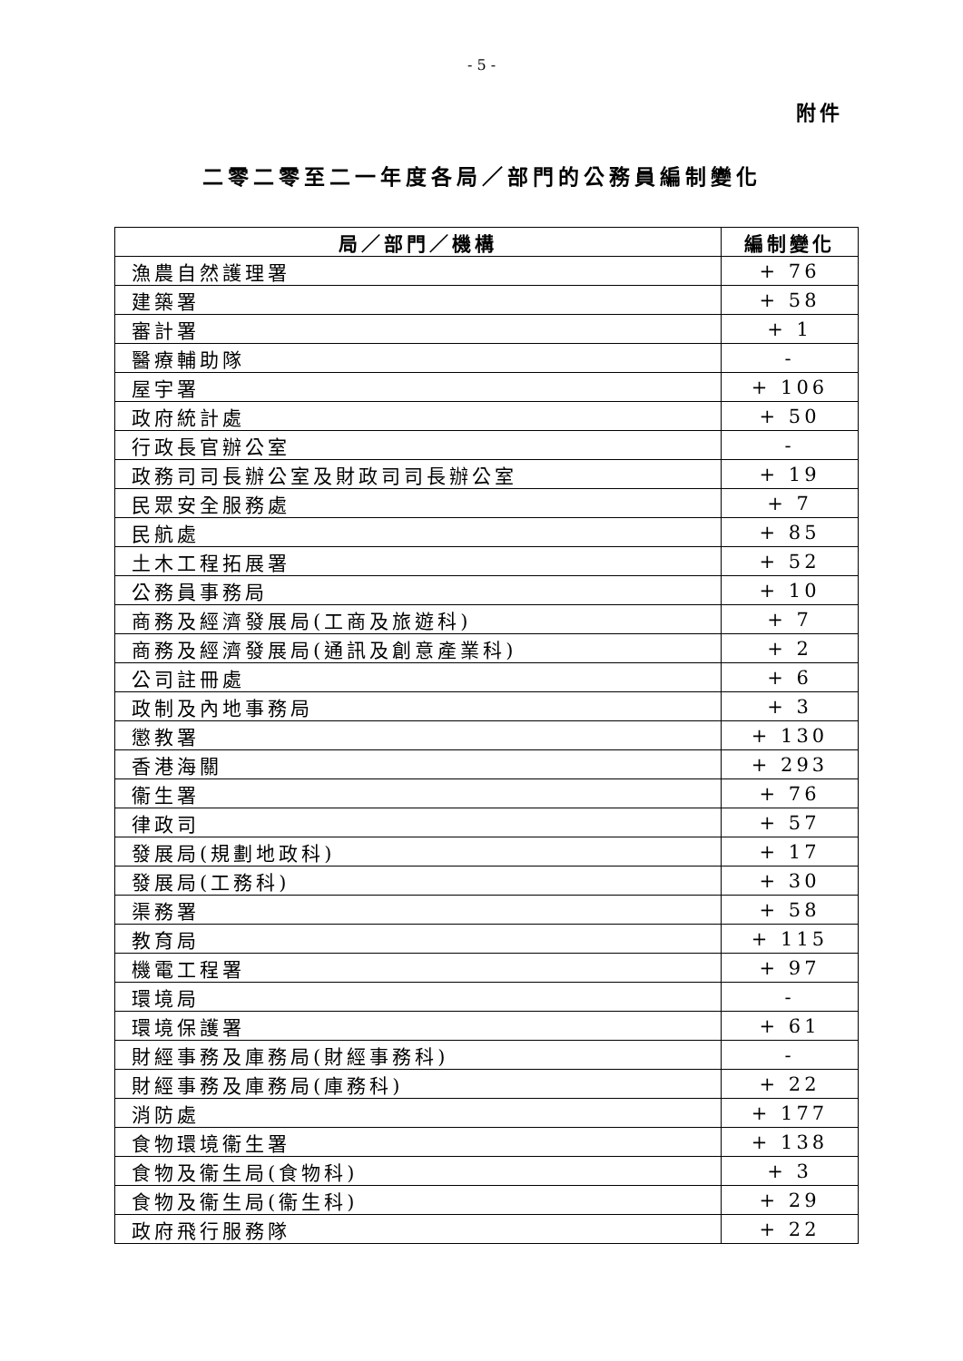- 5 -
附件
二零二零至二一年度各局／部門的公務員編制變化
| 局／部門／機構 | 編制變化 |
| --- | --- |
| 漁農自然護理署 | + 76 |
| 建築署 | + 58 |
| 審計署 | + 1 |
| 醫療輔助隊 | - |
| 屋宇署 | + 106 |
| 政府統計處 | + 50 |
| 行政長官辦公室 | - |
| 政務司司長辦公室及財政司司長辦公室 | + 19 |
| 民眾安全服務處 | + 7 |
| 民航處 | + 85 |
| 土木工程拓展署 | + 52 |
| 公務員事務局 | + 10 |
| 商務及經濟發展局(工商及旅遊科) | + 7 |
| 商務及經濟發展局(通訊及創意產業科) | + 2 |
| 公司註冊處 | + 6 |
| 政制及內地事務局 | + 3 |
| 懲教署 | + 130 |
| 香港海關 | + 293 |
| 衞生署 | + 76 |
| 律政司 | + 57 |
| 發展局(規劃地政科) | + 17 |
| 發展局(工務科) | + 30 |
| 渠務署 | + 58 |
| 教育局 | + 115 |
| 機電工程署 | + 97 |
| 環境局 | - |
| 環境保護署 | + 61 |
| 財經事務及庫務局(財經事務科) | - |
| 財經事務及庫務局(庫務科) | + 22 |
| 消防處 | + 177 |
| 食物環境衞生署 | + 138 |
| 食物及衞生局(食物科) | + 3 |
| 食物及衞生局(衞生科) | + 29 |
| 政府飛行服務隊 | + 22 |